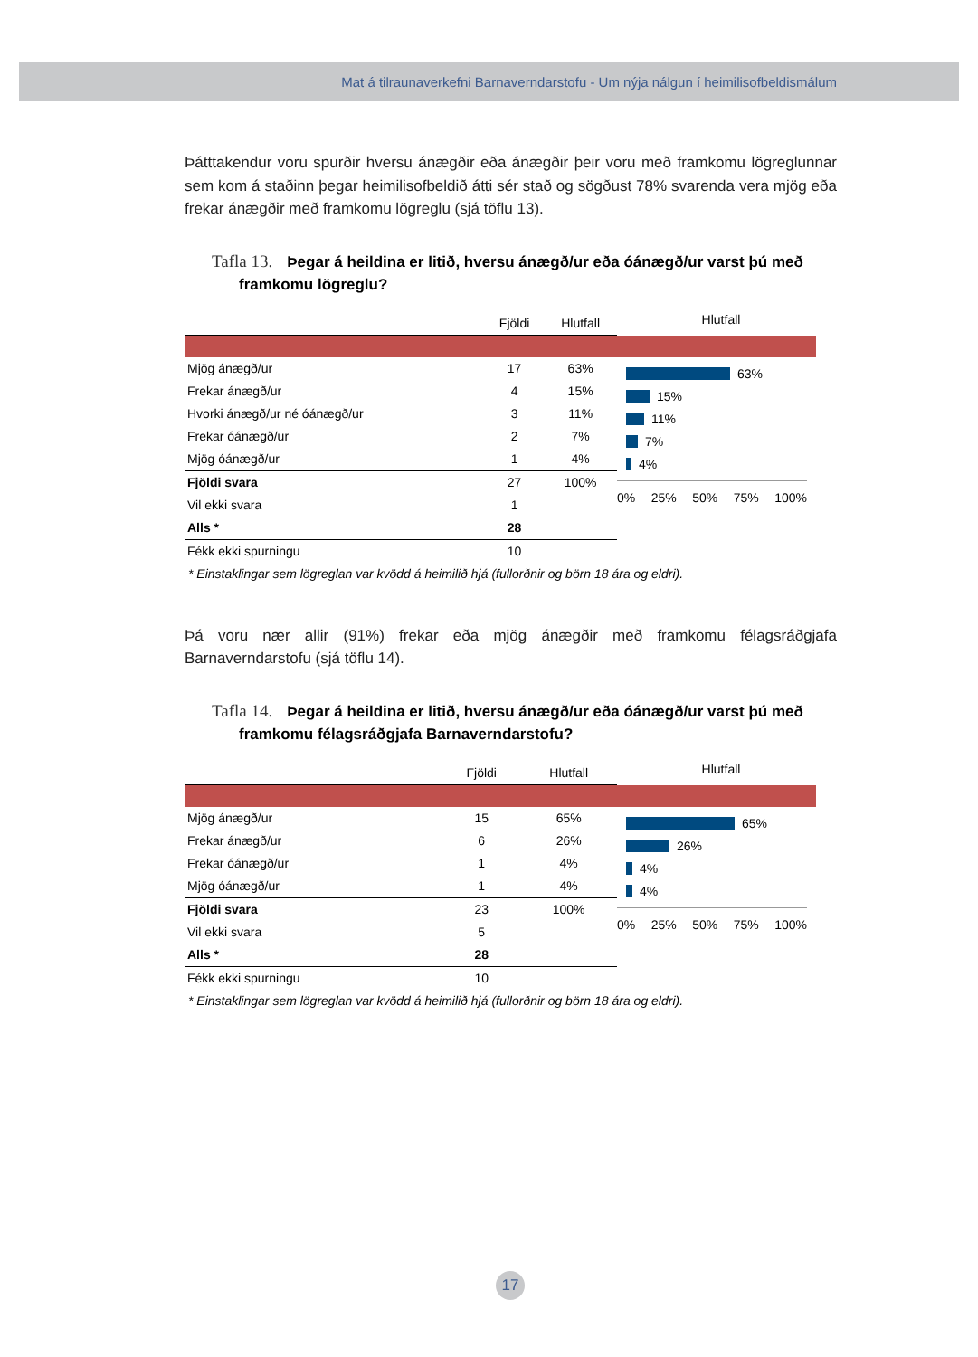Mat á tilraunaverkefni Barnaverndarstofu - Um nýja nálgun í heimilisofbeldismálum
Þátttakendur voru spurðir hversu ánægðir eða ánægðir þeir voru með framkomu lögreglunnar sem kom á staðinn þegar heimilisofbeldið átti sér stað og sögðust 78% svarenda vera mjög eða frekar ánægðir með framkomu lögreglu (sjá töflu 13).
Tafla 13. Þegar á heildina er litið, hversu ánægð/ur eða óánægð/ur varst þú með framkomu lögreglu?
| | Fjöldi | Hlutfall |
| --- | --- | --- |
| Mjög ánægð/ur | 17 | 63% |
| Frekar ánægð/ur | 4 | 15% |
| Hvorki ánægð/ur né óánægð/ur | 3 | 11% |
| Frekar óánægð/ur | 2 | 7% |
| Mjög óánægð/ur | 1 | 4% |
| Fjöldi svara | 27 | 100% |
| Vil ekki svara | 1 | |
| Alls * | 28 | |
| Fékk ekki spurningu | 10 | |
Hlutfall
63%
15%
11%
7%
4%
0% 25% 50% 75% 100%
* Einstaklingar sem lögreglan var kvödd á heimilið hjá (fullorðnir og börn 18 ára og eldri).
Þá voru nær allir (91%) frekar eða mjög ánægðir með framkomu félagsráðgjafa Barnaverndarstofu (sjá töflu 14).
Tafla 14. Þegar á heildina er litið, hversu ánægð/ur eða óánægð/ur varst þú með framkomu félagsráðgjafa Barnaverndarstofu?
| | Fjöldi | Hlutfall |
| --- | --- | --- |
| Mjög ánægð/ur | 15 | 65% |
| Frekar ánægð/ur | 6 | 26% |
| Frekar óánægð/ur | 1 | 4% |
| Mjög óánægð/ur | 1 | 4% |
| Fjöldi svara | 23 | 100% |
| Vil ekki svara | 5 | |
| Alls * | 28 | |
| Fékk ekki spurningu | 10 | |
Hlutfall
65%
26%
4%
4%
0% 25% 50% 75% 100%
* Einstaklingar sem lögreglan var kvödd á heimilið hjá (fullorðnir og börn 18 ára og eldri).
17